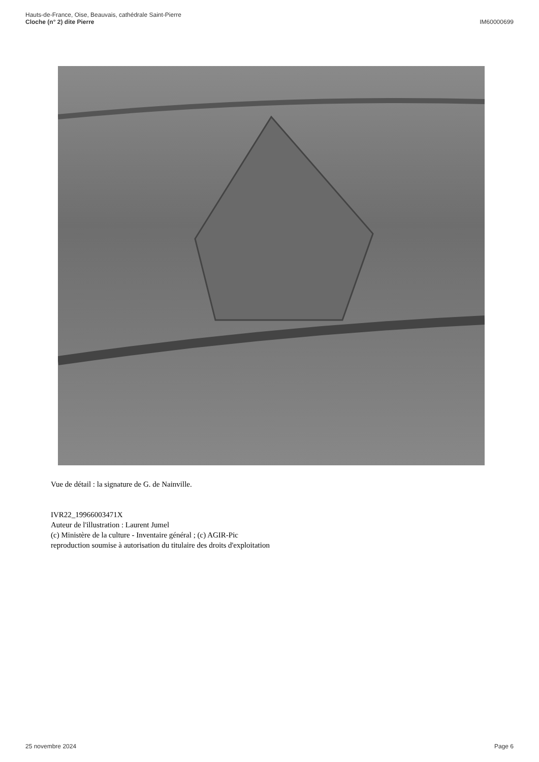Hauts-de-France, Oise, Beauvais, cathédrale Saint-Pierre
Cloche (n° 2) dite Pierre
IM60000699
Vue de détail : la signature de G. de Nainville.
IVR22_19966003471X
Auteur de l'illustration : Laurent Jumel
(c) Ministère de la culture - Inventaire général ; (c) AGIR-Pic
reproduction soumise à autorisation du titulaire des droits d'exploitation
25 novembre 2024 Page 6